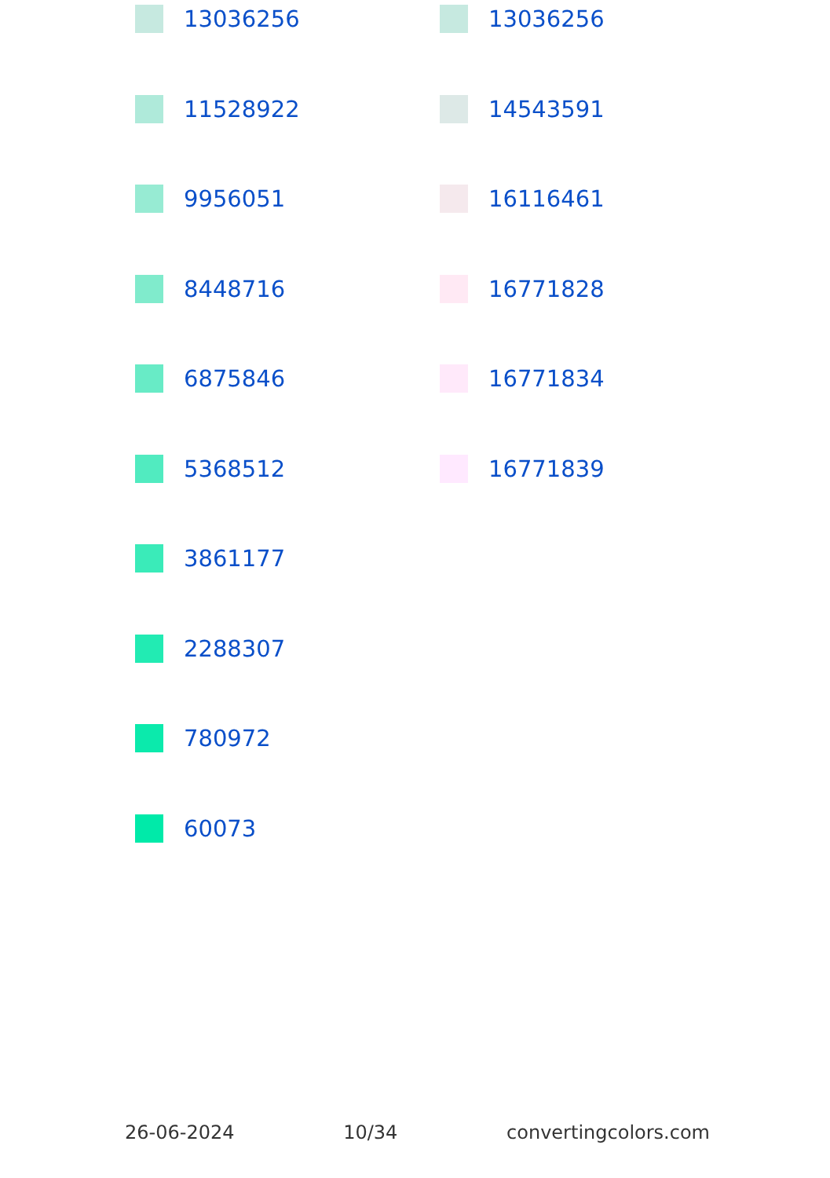13036256
11528922
9956051
8448716
6875846
5368512
3861177
2288307
780972
60073
13036256
14543591
16116461
16771828
16771834
16771839
26-06-2024 10/34 convertingcolors.com